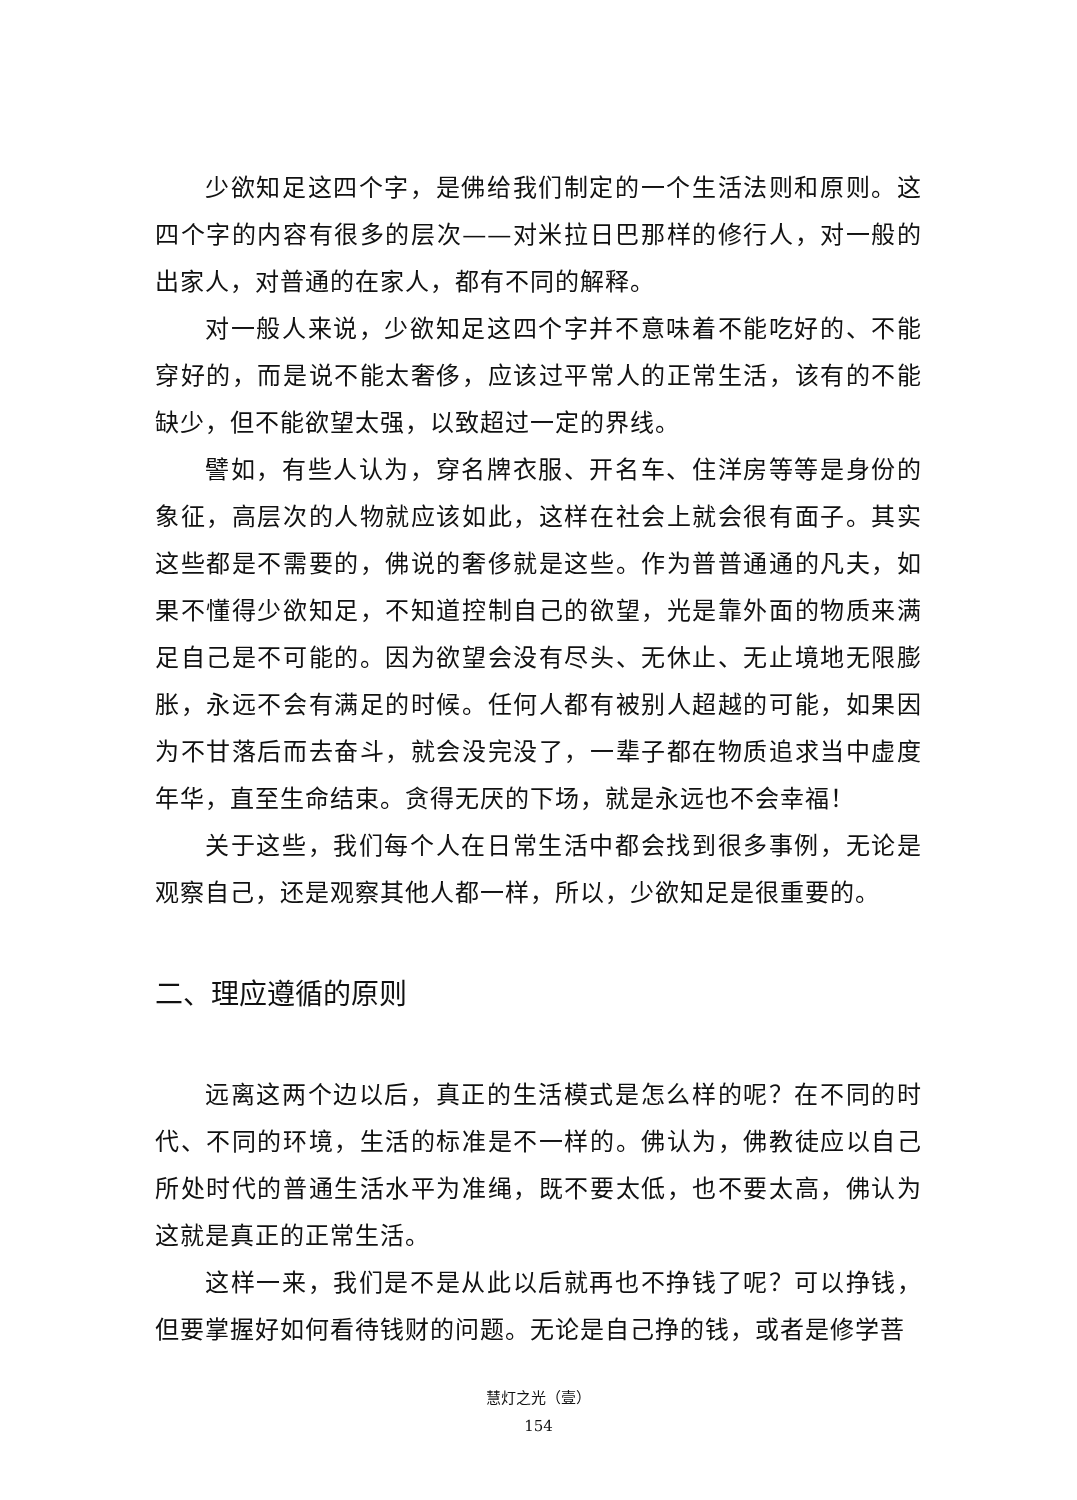少欲知足这四个字，是佛给我们制定的一个生活法则和原则。这四个字的内容有很多的层次——对米拉日巴那样的修行人，对一般的出家人，对普通的在家人，都有不同的解释。
对一般人来说，少欲知足这四个字并不意味着不能吃好的、不能穿好的，而是说不能太奢侈，应该过平常人的正常生活，该有的不能缺少，但不能欲望太强，以致超过一定的界线。
譬如，有些人认为，穿名牌衣服、开名车、住洋房等等是身份的象征，高层次的人物就应该如此，这样在社会上就会很有面子。其实这些都是不需要的，佛说的奢侈就是这些。作为普普通通的凡夫，如果不懂得少欲知足，不知道控制自己的欲望，光是靠外面的物质来满足自己是不可能的。因为欲望会没有尽头、无休止、无止境地无限膨胀，永远不会有满足的时候。任何人都有被别人超越的可能，如果因为不甘落后而去奋斗，就会没完没了，一辈子都在物质追求当中虚度年华，直至生命结束。贪得无厌的下场，就是永远也不会幸福！
关于这些，我们每个人在日常生活中都会找到很多事例，无论是观察自己，还是观察其他人都一样，所以，少欲知足是很重要的。
二、理应遵循的原则
远离这两个边以后，真正的生活模式是怎么样的呢？在不同的时代、不同的环境，生活的标准是不一样的。佛认为，佛教徒应以自己所处时代的普通生活水平为准绳，既不要太低，也不要太高，佛认为这就是真正的正常生活。
这样一来，我们是不是从此以后就再也不挣钱了呢？可以挣钱，但要掌握好如何看待钱财的问题。无论是自己挣的钱，或者是修学菩
慧灯之光（壹）
154